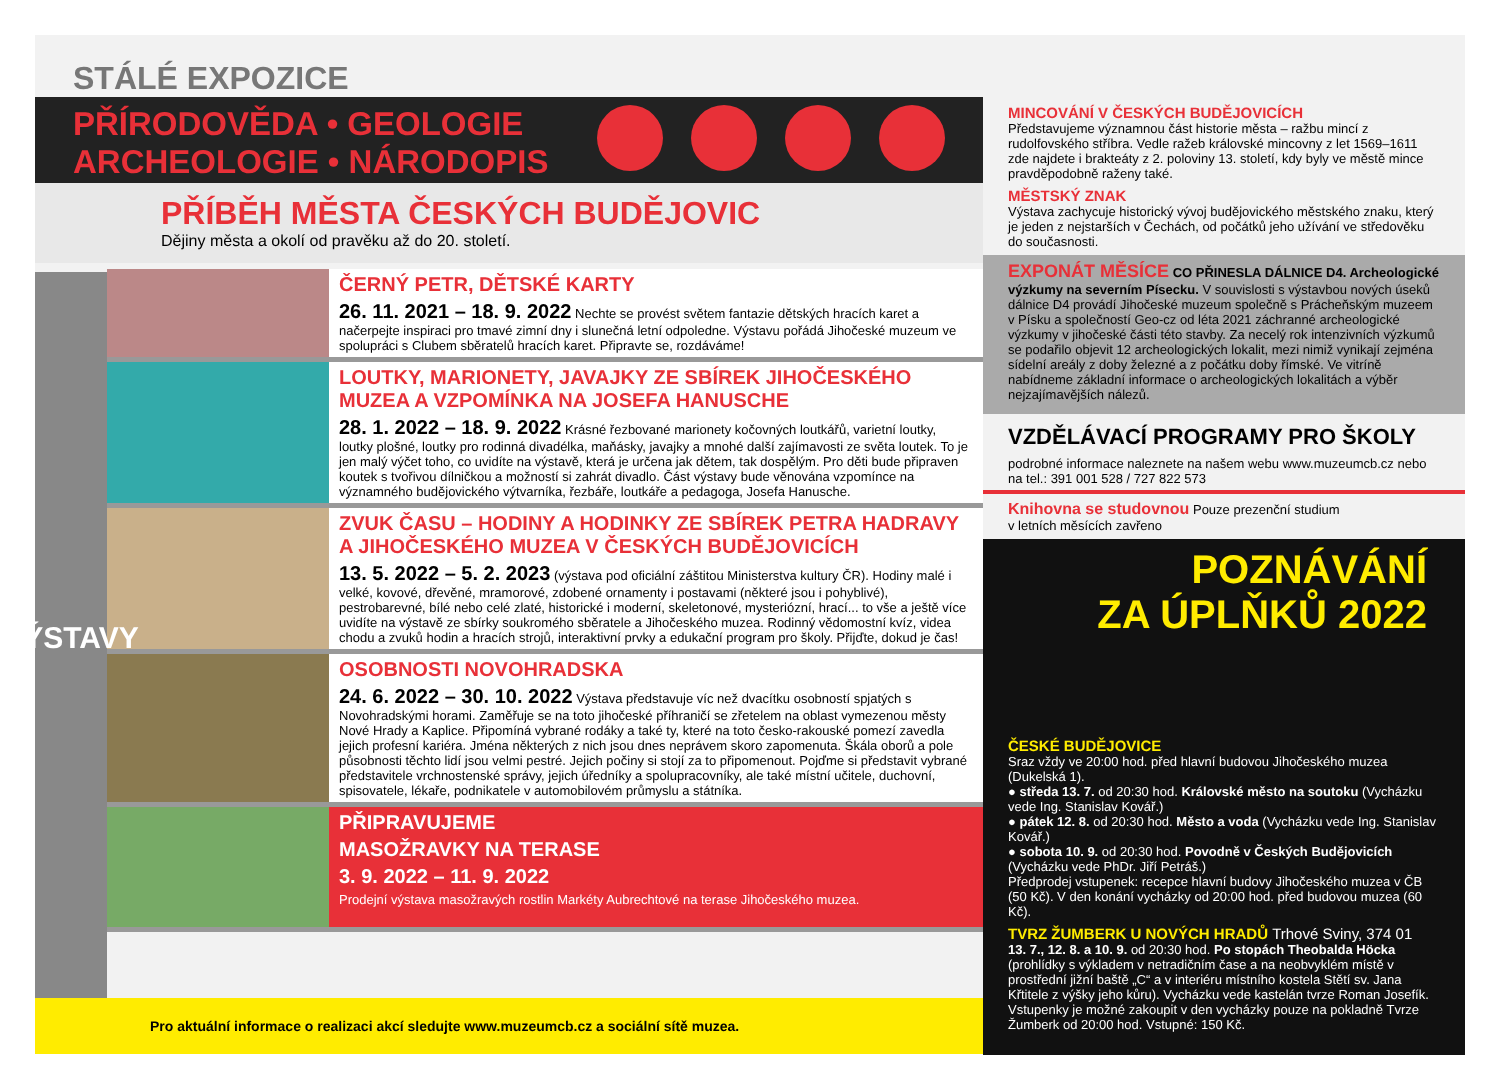STÁLÉ EXPOZICE
PŘÍRODOVĚDA • GEOLOGIE
ARCHEOLOGIE • NÁRODOPIS
PŘÍBĚH MĚSTA ČESKÝCH BUDĚJOVIC
Dějiny města a okolí od pravěku až do 20. století.
VÝSTAVY
ČERNÝ PETR, DĚTSKÉ KARTY
26. 11. 2021 – 18. 9. 2022 Nechte se provést světem fantazie dětských hracích karet a načerpejte inspiraci pro tmavé zimní dny i slunečná letní odpoledne. Výstavu pořádá Jihočeské muzeum ve spolupráci s Clubem sběratelů hracích karet. Připravte se, rozdáváme!
LOUTKY, MARIONETY, JAVAJKY ZE SBÍREK JIHOČESKÉHO MUZEA A VZPOMÍNKA NA JOSEFA HANUSCHE
28. 1. 2022 – 18. 9. 2022 Krásné řezbované marionety kočovných loutkářů, varietní loutky, loutky plošné, loutky pro rodinná divadélka, maňásky, javajky a mnohé další zajímavosti ze světa loutek. To je jen malý výčet toho, co uvidíte na výstavě, která je určena jak dětem, tak dospělým. Pro děti bude připraven koutek s tvořivou dílničkou a možností si zahrát divadlo. Část výstavy bude věnována vzpomínce na významného budějovického výtvarníka, řezbáře, loutkáře a pedagoga, Josefa Hanusche.
ZVUK ČASU – HODINY A HODINKY ZE SBÍREK PETRA HADRAVY A JIHOČESKÉHO MUZEA V ČESKÝCH BUDĚJOVICÍCH
13. 5. 2022 – 5. 2. 2023 (výstava pod oficiální záštitou Ministerstva kultury ČR). Hodiny malé i velké, kovové, dřevěné, mramorové, zdobené ornamenty i postavami (některé jsou i pohyblivé), pestrobarevné, bílé nebo celé zlaté, historické i moderní, skeletonové, mysteriózní, hrací... to vše a ještě více uvidíte na výstavě ze sbírky soukromého sběratele a Jihočeského muzea. Rodinný vědomostní kvíz, videa chodu a zvuků hodin a hracích strojů, interaktivní prvky a edukační program pro školy. Přijďte, dokud je čas!
OSOBNOSTI NOVOHRADSKA
24. 6. 2022 – 30. 10. 2022 Výstava představuje víc než dvacítku osobností spjatých s Novohradskými horami. Zaměřuje se na toto jihočeské příhraničí se zřetelem na oblast vymezenou městy Nové Hrady a Kaplice. Připomíná vybrané rodáky a také ty, které na toto česko-rakouské pomezí zavedla jejich profesní kariéra. Jména některých z nich jsou dnes neprávem skoro zapomenuta. Škála oborů a pole působnosti těchto lidí jsou velmi pestré. Jejich počiny si stojí za to připomenout. Pojďme si představit vybrané představitele vrchnostenské správy, jejich úředníky a spolupracovníky, ale také místní učitele, duchovní, spisovatele, lékaře, podnikatele v automobilovém průmyslu a státníka.
PŘIPRAVUJEME
MASOŽRAVKY NA TERASE
3. 9. 2022 – 11. 9. 2022
Prodejní výstava masožravých rostlin Markéty Aubrechtové na terase Jihočeského muzea.
Pro aktuální informace o realizaci akcí sledujte www.muzeumcb.cz a sociální sítě muzea.
MINCOVÁNÍ V ČESKÝCH BUDĚJOVICÍCH
Představujeme významnou část historie města – ražbu mincí z rudolfovského stříbra. Vedle ražeb královské mincovny z let 1569–1611 zde najdete i brakteáty z 2. poloviny 13. století, kdy byly ve městě mince pravděpodobně raženy také.
MĚSTSKÝ ZNAK
Výstava zachycuje historický vývoj budějovického městského znaku, který je jeden z nejstarších v Čechách, od počátků jeho užívání ve středověku do současnosti.
EXPONÁT MĚSÍCE CO PŘINESLA DÁLNICE D4. Archeologické výzkumy na severním Písecku. V souvislosti s výstavbou nových úseků dálnice D4 provádí Jihočeské muzeum společně s Prácheňským muzeem v Písku a společností Geo-cz od léta 2021 záchranné archeologické výzkumy v jihočeské části této stavby. Za necelý rok intenzivních výzkumů se podařilo objevit 12 archeologických lokalit, mezi nimiž vynikají zejména sídelní areály z doby železné a z počátku doby římské. Ve vitríně nabídneme základní informace o archeologických lokalitách a výběr nejzajímavějších nálezů.
VZDĚLÁVACÍ PROGRAMY PRO ŠKOLY
podrobné informace naleznete na našem webu www.muzeumcb.cz nebo na tel.: 391 001 528 / 727 822 573
Knihovna se studovnou Pouze prezenční studium
v letních měsících zavřeno
POZNÁVÁNÍ
ZA ÚPLŇKŮ 2022
ČESKÉ BUDĚJOVICE
Sraz vždy ve 20:00 hod. před hlavní budovou Jihočeského muzea (Dukelská 1).
● středa 13. 7. od 20:30 hod. Královské město na soutoku (Vycházku vede Ing. Stanislav Kovář.)
● pátek 12. 8. od 20:30 hod. Město a voda (Vycházku vede Ing. Stanislav Kovář.)
● sobota 10. 9. od 20:30 hod. Povodně v Českých Budějovicích (Vycházku vede PhDr. Jiří Petráš.)
Předprodej vstupenek: recepce hlavní budovy Jihočeského muzea v ČB (50 Kč). V den konání vycházky od 20:00 hod. před budovou muzea (60 Kč).
TVRZ ŽUMBERK U NOVÝCH HRADŮ Trhové Sviny, 374 01
13. 7., 12. 8. a 10. 9. od 20:30 hod. Po stopách Theobalda Höcka (prohlídky s výkladem v netradičním čase a na neobvyklém místě v prostřední jižní baště „C“ a v interiéru místního kostela Stětí sv. Jana Křtitele z výšky jeho kůru). Vycházku vede kastelán tvrze Roman Josefík. Vstupenky je možné zakoupit v den vycházky pouze na pokladně Tvrze Žumberk od 20:00 hod. Vstupné: 150 Kč.